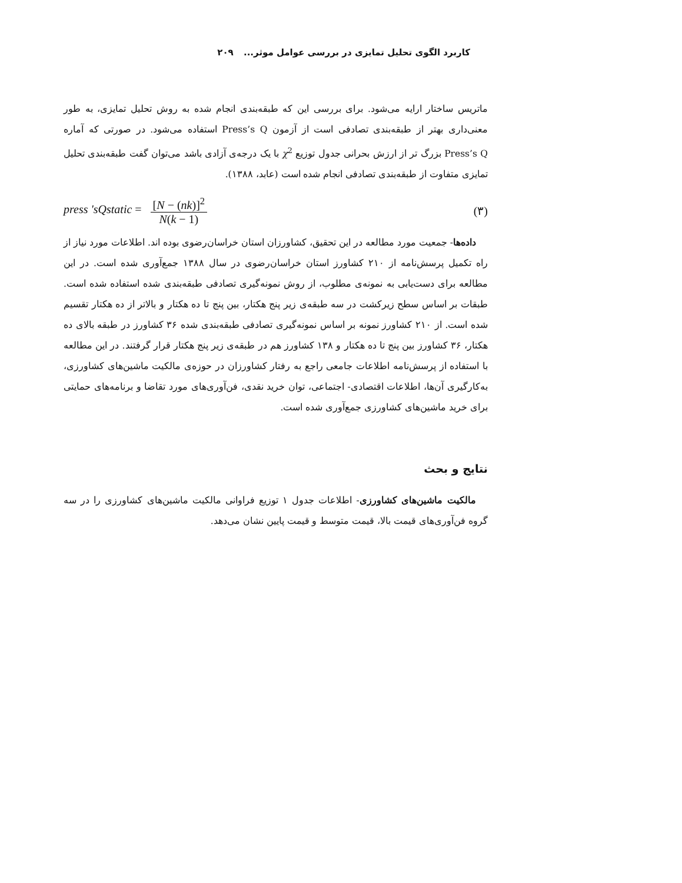کاربرد الگوی تحلیل تمایزی در بررسی عوامل موثر... ۲۰۹
ماتریس ساختار ارایه می‌شود. برای بررسی این که طبقه‌بندی انجام شده به روش تحلیل تمایزی، به طور معنی‌داری بهتر از طبقه‌بندی تصادفی است از آزمون Press’s Q استفاده می‌شود. در صورتی که آماره Press’s Q بزرگ تر از ارزش بحرانی جدول توزیع χ<sup>2</sup> با یک درجه‌ی آزادی باشد می‌توان گفت طبقه‌بندی تحلیل تمایزی متفاوت از طبقه‌بندی تصادفی انجام شده است (عابد، ۱۳۸۸).
press 'sQstatic = [N − (nk)]<sup>2</sup> N(k − 1)
(۳)
داده‌ها- جمعیت مورد مطالعه در این تحقیق، کشاورزان استان خراسان‌رضوی بوده اند. اطلاعات مورد نیاز از راه تکمیل پرسش‌نامه از ۲۱۰ کشاورز استان خراسان‌رضوی در سال ۱۳۸۸ جمع‌آوری شده است. در این مطالعه برای دست‌یابی به نمونه‌ی مطلوب، از روش نمونه‌گیری تصادفی طبقه‌بندی شده استفاده شده است. طبقات بر اساس سطح زیرکشت در سه طبقه‌ی زیر پنج هکتار، بین پنج تا ده هکتار و بالاتر از ده هکتار تقسیم شده است. از ۲۱۰ کشاورز نمونه بر اساس نمونه‌گیری تصادفی طبقه‌بندی شده ۳۶ کشاورز در طبقه بالای ده هکتار، ۳۶ کشاورز بین پنج تا ده هکتار و ۱۳۸ کشاورز هم در طبقه‌ی زیر پنج هکتار قرار گرفتند. در این مطالعه با استفاده از پرسش‌نامه اطلاعات جامعی راجع به رفتار کشاورزان در حوزه‌ی مالکیت ماشین‌های کشاورزی، به‌کارگیری آن‌ها، اطلاعات اقتصادی- اجتماعی، توان خرید نقدی، فن‌آوری‌های مورد تقاضا و برنامه‌های حمایتی برای خرید ماشین‌های کشاورزی جمع‌آوری شده است.
نتایج و بحث
مالکیت ماشین‌های کشاورزی- اطلاعات جدول ۱ توزیع فراوانی مالکیت ماشین‌های کشاورزی را در سه گروه فن‌آوری‌های قیمت بالا، قیمت متوسط و قیمت پایین نشان می‌دهد.